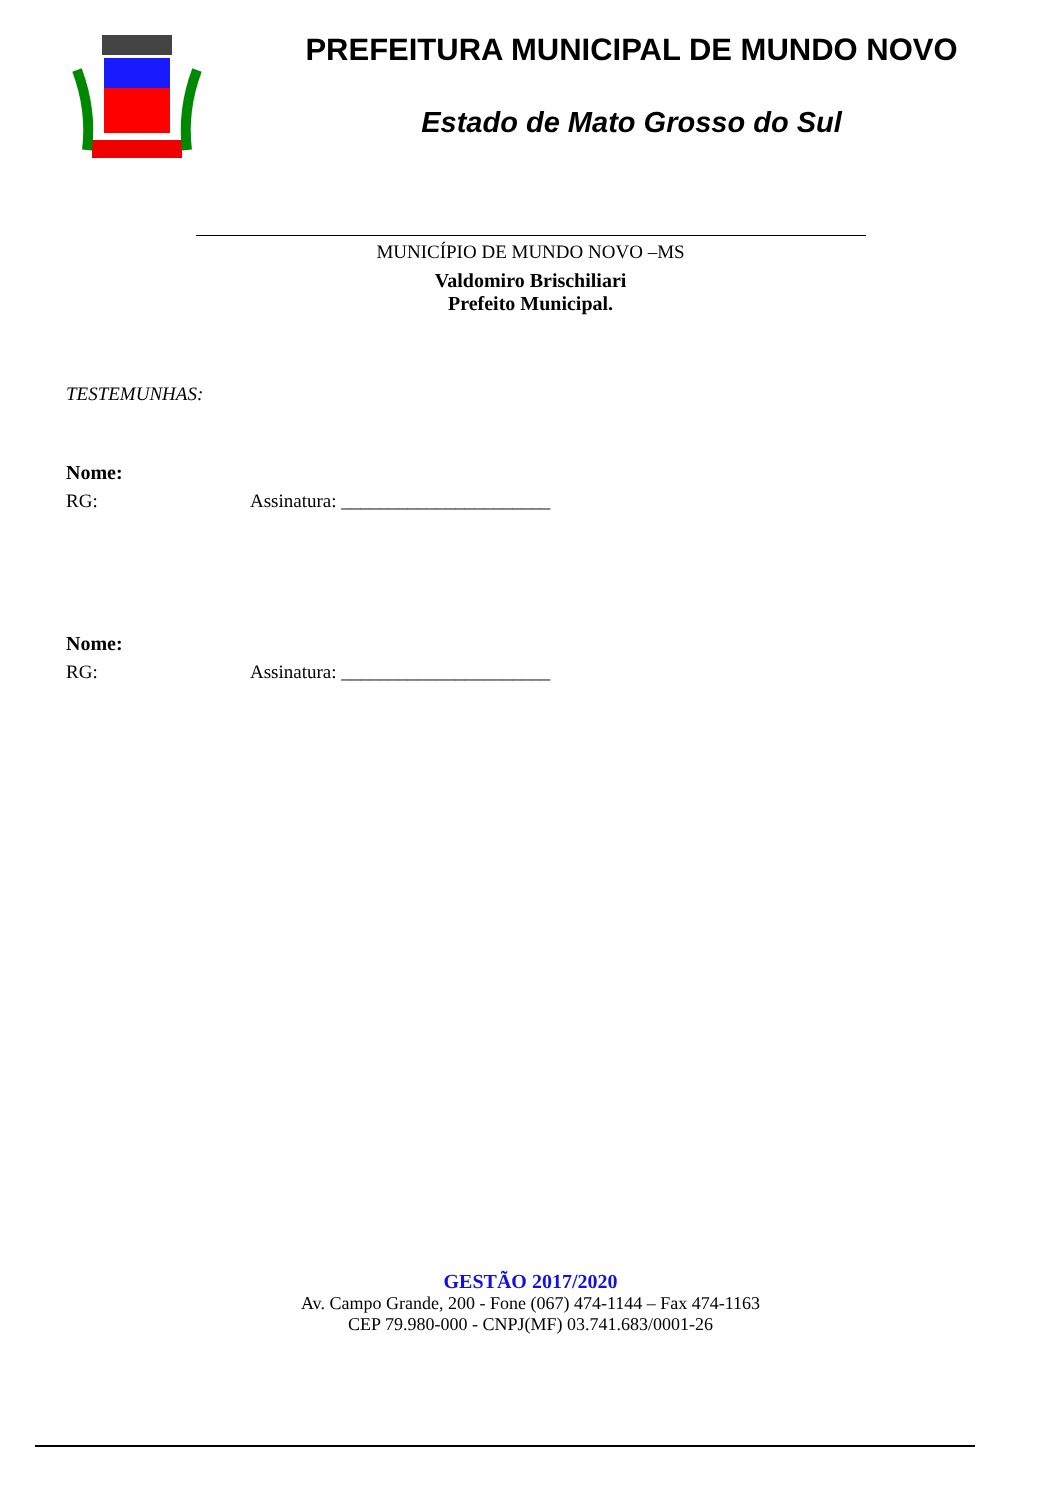PREFEITURA MUNICIPAL DE MUNDO NOVO
Estado de Mato Grosso do Sul
MUNICÍPIO DE MUNDO NOVO –MS
Valdomiro Brischiliari
Prefeito Municipal.
TESTEMUNHAS:
Nome:
RG: Assinatura: ______________________
Nome:
RG: Assinatura: ______________________
GESTÃO 2017/2020
Av. Campo Grande, 200 - Fone (067) 474-1144 – Fax 474-1163
CEP 79.980-000 - CNPJ(MF) 03.741.683/0001-26